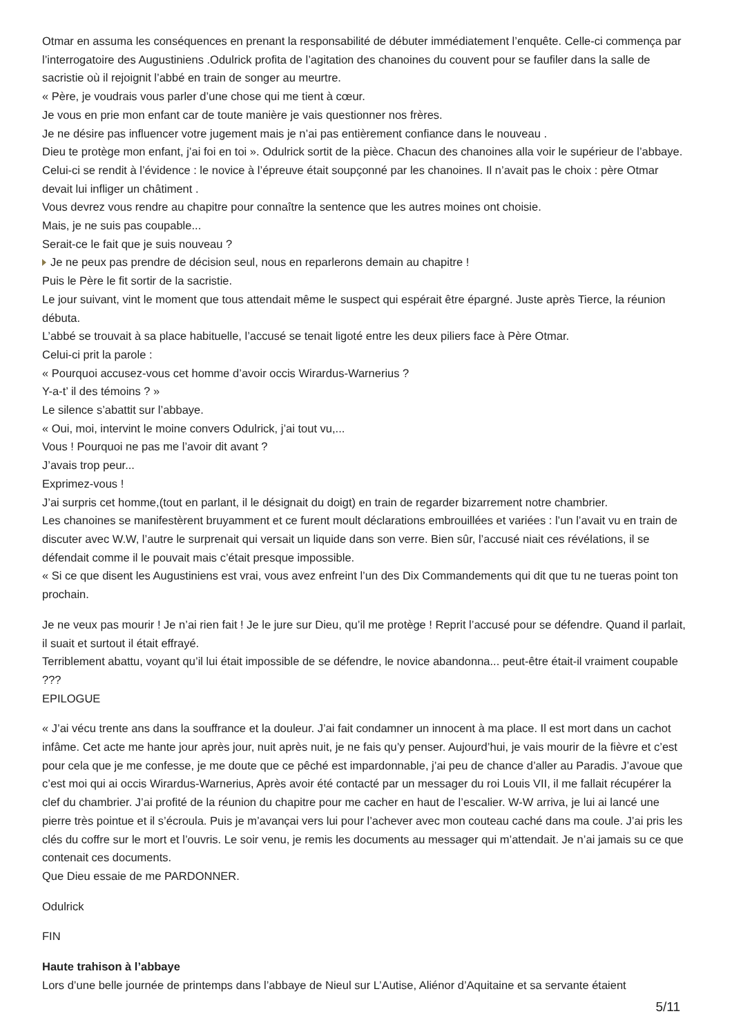Otmar en assuma les conséquences en prenant la responsabilité de débuter immédiatement l’enquête. Celle-ci commença par l’interrogatoire des Augustiniens .Odulrick profita de l’agitation des chanoines du couvent pour se faufiler dans la salle de sacristie où il rejoignit l’abbé en train de songer au meurtre.
« Père, je voudrais vous parler d’une chose qui me tient à cœur.
Je vous en prie mon enfant car de toute manière je vais questionner nos frères.
Je ne désire pas influencer votre jugement mais je n’ai pas entièrement confiance dans le nouveau .
Dieu te protège mon enfant, j’ai foi en toi ». Odulrick sortit de la pièce. Chacun des chanoines alla voir le supérieur de l’abbaye. Celui-ci se rendit à l’évidence : le novice à l’épreuve était soupçonné par les chanoines. Il n’avait pas le choix : père Otmar devait lui infliger un châtiment .
Vous devrez vous rendre au chapitre pour connaître la sentence que les autres moines ont choisie.
Mais, je ne suis pas coupable...
Serait-ce le fait que je suis nouveau ?
Je ne peux pas prendre de décision seul, nous en reparlerons demain au chapitre !
Puis le Père le fit sortir de la sacristie.
Le jour suivant, vint le moment que tous attendait même le suspect qui espérait être épargné. Juste après Tierce, la réunion débuta.
L’abbé se trouvait à sa place habituelle, l’accusé se tenait ligoté entre les deux piliers face à Père Otmar.
Celui-ci prit la parole :
« Pourquoi accusez-vous cet homme d’avoir occis Wirardus-Warnerius ?
Y-a-t’ il des témoins ? »
Le silence s’abattit sur l’abbaye.
« Oui, moi, intervint le moine convers Odulrick, j’ai tout vu,...
Vous ! Pourquoi ne pas me l’avoir dit avant ?
J’avais trop peur...
Exprimez-vous !
J’ai surpris cet homme,(tout en parlant, il le désignait du doigt) en train de regarder bizarrement notre chambrier.
Les chanoines se manifestèrent bruyamment et ce furent moult déclarations embrouillées et variées : l’un l’avait vu en train de discuter avec W.W, l’autre le surprenait qui versait un liquide dans son verre. Bien sûr, l’accusé niait ces révélations, il se défendait comme il le pouvait mais c’était presque impossible.
« Si ce que disent les Augustiniens est vrai, vous avez enfreint l’un des Dix Commandements qui dit que tu ne tueras point ton prochain.
Je ne veux pas mourir ! Je n’ai rien fait ! Je le jure sur Dieu, qu’il me protège ! Reprit l’accusé pour se défendre. Quand il parlait, il suait et surtout il était effrayé.
Terriblement abattu, voyant qu’il lui était impossible de se défendre, le novice abandonna... peut-être était-il vraiment coupable ???
EPILOGUE
« J’ai vécu trente ans dans la souffrance et la douleur. J’ai fait condamner un innocent à ma place. Il est mort dans un cachot infâme. Cet acte me hante jour après jour, nuit après nuit, je ne fais qu’y penser. Aujourd’hui, je vais mourir de la fièvre et c’est pour cela que je me confesse, je me doute que ce pêché est impardonnable, j’ai peu de chance d’aller au Paradis. J’avoue que c’est moi qui ai occis Wirardus-Warnerius, Après avoir été contacté par un messager du roi Louis VII, il me fallait récupérer la clef du chambrier. J’ai profité de la réunion du chapitre pour me cacher en haut de l’escalier. W-W arriva, je lui ai lancé une pierre très pointue et il s’écroula. Puis je m’avançai vers lui pour l’achever avec mon couteau caché dans ma coule. J’ai pris les clés du coffre sur le mort et l’ouvris. Le soir venu, je remis les documents au messager qui m’attendait. Je n’ai jamais su ce que contenait ces documents.
Que Dieu essaie de me PARDONNER.
Odulrick
FIN
Haute trahison à l’abbaye
Lors d’une belle journée de printemps dans l’abbaye de Nieul sur L’Autise, Aliénor d’Aquitaine et sa servante étaient
5/11